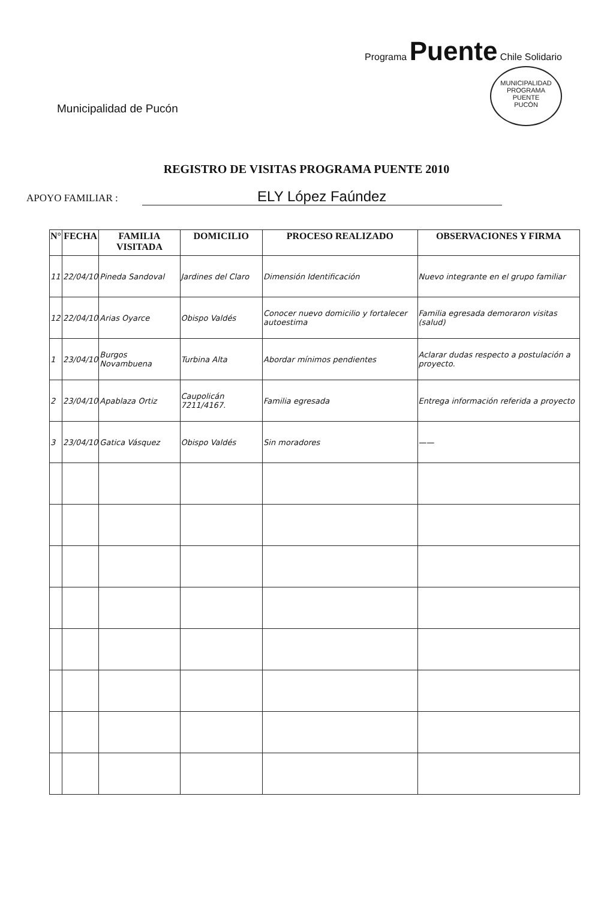Municipalidad de Pucón
Programa Puente Chile Solidario
MUNICIPALIDAD
PROGRAMA
PUENTE
PUCÓN
REGISTRO DE VISITAS PROGRAMA PUENTE 2010
APOYO FAMILIAR : ELY López Faúndez
| N° | FECHA | FAMILIA VISITADA | DOMICILIO | PROCESO REALIZADO | OBSERVACIONES Y FIRMA |
| --- | --- | --- | --- | --- | --- |
| 11 | 22/04/10 | Pineda Sandoval | Jardines del Claro | Dimensión Identificación | Nuevo integrante en el grupo familiar |
| 12 | 22/04/10 | Arias Oyarce | Obispo Valdés | Conocer nuevo domicilio y fortalecer autoestima | Familia egresada demoraron visitas (salud) |
| 1 | 23/04/10 | Burgos Novambuena | Turbina Alta | Abordar mínimos pendientes | Aclarar dudas respecto a postulación a proyecto. |
| 2 | 23/04/10 | Apablaza Ortiz | Caupolicán 7211/4167. | Familia egresada | Entrega información referida a proyecto |
| 3 | 23/04/10 | Gatica Vásquez | Obispo Valdés | Sin moradores | —— |